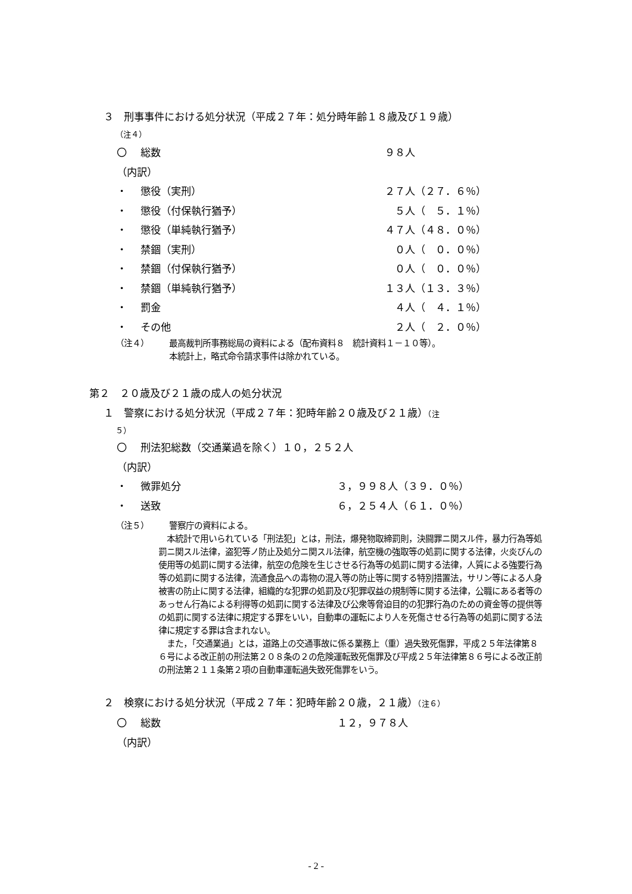３　刑事事件における処分状況（平成２７年：処分時年齢１８歳及び１９歳）
（注４）
〇 総数 ９８人
（内訳）
・ 懲役（実刑） ２７人（２７．６％）
・ 懲役（付保執行猶予）　５人（　５．１％）
・ 懲役（単純執行猶予） ４７人（４８．０％）
・ 禁錮（実刑）　０人（　０．０％）
・ 禁錮（付保執行猶予）　０人（　０．０％）
・ 禁錮（単純執行猶予） １３人（１３．３％）
・ 罰金　４人（　４．１％）
・ その他　２人（　２．０％）
（注４） 最高裁判所事務総局の資料による（配布資料８　統計資料１－１０等）。
本統計上，略式命令請求事件は除かれている。
第２　２０歳及び２１歳の成人の処分状況
１　警察における処分状況（平成２７年：犯時年齢２０歳及び２１歳）（注
５）
〇 刑法犯総数（交通業過を除く）１０，２５２人
（内訳）
・ 微罪処分 ３，９９８人（３９．０％）
・ 送致 ６，２５４人（６１．０％）
（注５） 警察庁の資料による。
　本統計で用いられている「刑法犯」とは，刑法，爆発物取締罰則，決闘罪ニ関スル件，暴力行為等処罰ニ関スル法律，盗犯等ノ防止及処分ニ関スル法律，航空機の強取等の処罰に関する法律，火炎びんの使用等の処罰に関する法律，航空の危険を生じさせる行為等の処罰に関する法律，人質による強要行為等の処罰に関する法律，流通食品への毒物の混入等の防止等に関する特別措置法，サリン等による人身被害の防止に関する法律，組織的な犯罪の処罰及び犯罪収益の規制等に関する法律，公職にある者等のあっせん行為による利得等の処罰に関する法律及び公衆等脅迫目的の犯罪行為のための資金等の提供等の処罰に関する法律に規定する罪をいい，自動車の運転により人を死傷させる行為等の処罰に関する法律に規定する罪は含まれない。
　また，「交通業過」とは，道路上の交通事故に係る業務上（重）過失致死傷罪，平成２５年法律第８６号による改正前の刑法第２０８条の２の危険運転致死傷罪及び平成２５年法律第８６号による改正前の刑法第２１１条第２項の自動車運転過失致死傷罪をいう。
２　検察における処分状況（平成２７年：犯時年齢２０歳，２１歳）（注６）
〇 総数 １２，９７８人
（内訳）
- 2 -